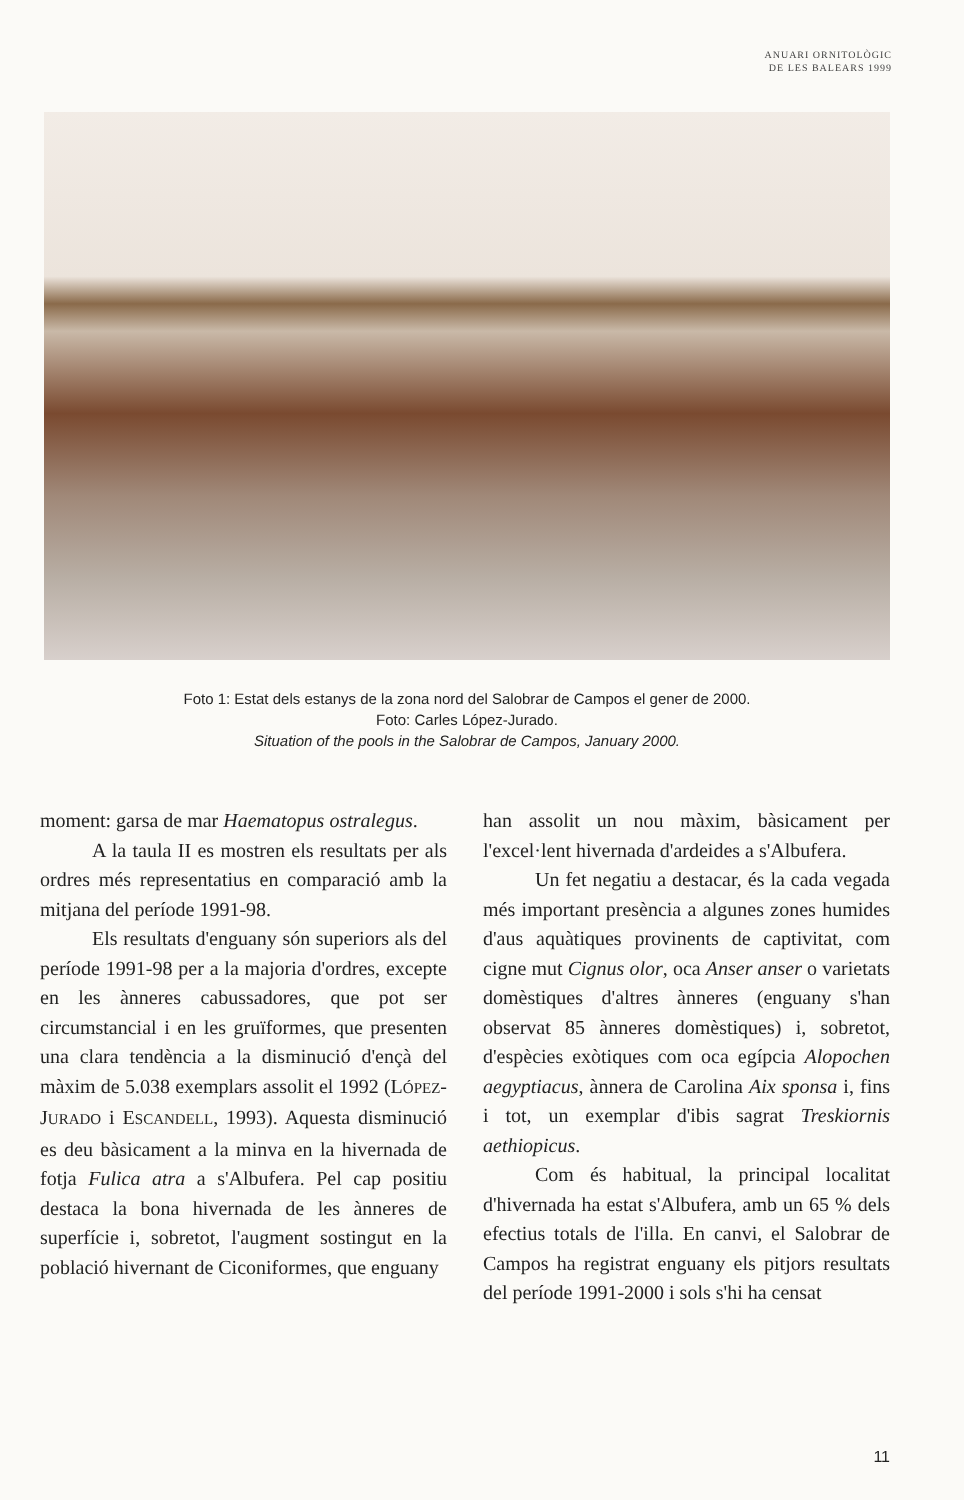ANUARI ORNITOLÒGIC
DE LES BALEARS 1999
Foto 1: Estat dels estanys de la zona nord del Salobrar de Campos el gener de 2000.
Foto: Carles López-Jurado.
Situation of the pools in the Salobrar de Campos, January 2000.
moment: garsa de mar Haematopus ostralegus.
A la taula II es mostren els resultats per als ordres més representatius en comparació amb la mitjana del període 1991-98.
Els resultats d'enguany són superiors als del període 1991-98 per a la majoria d'ordres, excepte en les ànneres cabussadores, que pot ser circumstancial i en les gruïformes, que presenten una clara tendència a la disminució d'ençà del màxim de 5.038 exemplars assolit el 1992 (LÓPEZ-JURADO i ESCANDELL, 1993). Aquesta disminució es deu bàsicament a la minva en la hivernada de fotja Fulica atra a s'Albufera. Pel cap positiu destaca la bona hivernada de les ànneres de superfície i, sobretot, l'augment sostingut en la població hivernant de Ciconiformes, que enguany
han assolit un nou màxim, bàsicament per l'excel·lent hivernada d'ardeides a s'Albufera.
Un fet negatiu a destacar, és la cada vegada més important presència a algunes zones humides d'aus aquàtiques provinents de captivitat, com cigne mut Cignus olor, oca Anser anser o varietats domèstiques d'altres ànneres (enguany s'han observat 85 ànneres domèstiques) i, sobretot, d'espècies exòtiques com oca egípcia Alopochen aegyptiacus, ànnera de Carolina Aix sponsa i, fins i tot, un exemplar d'ibis sagrat Treskiornis aethiopicus.
Com és habitual, la principal localitat d'hivernada ha estat s'Albufera, amb un 65 % dels efectius totals de l'illa. En canvi, el Salobrar de Campos ha registrat enguany els pitjors resultats del període 1991-2000 i sols s'hi ha censat
11